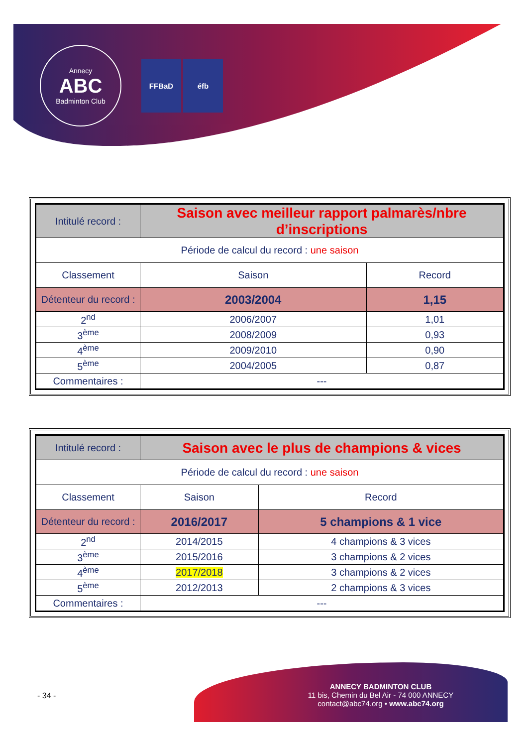Annecy
ABC
Badminton Club
FFBaD éfb
| Intitulé record : | Saison avec meilleur rapport palmarès/nbre d’inscriptions | |
| Période de calcul du record : une saison | | |
| Classement | Saison | Record |
| Détenteur du record : | 2003/2004 | 1,15 |
| 2<sup>nd</sup> | 2006/2007 | 1,01 |
| 3<sup>ème</sup> | 2008/2009 | 0,93 |
| 4<sup>ème</sup> | 2009/2010 | 0,90 |
| 5<sup>ème</sup> | 2004/2005 | 0,87 |
| Commentaires : | --- | |
| Intitulé record : | Saison avec le plus de champions & vices | |
| Période de calcul du record : une saison | | |
| Classement | Saison | Record |
| Détenteur du record : | 2016/2017 | 5 champions & 1 vice |
| 2<sup>nd</sup> | 2014/2015 | 4 champions & 3 vices |
| 3<sup>ème</sup> | 2015/2016 | 3 champions & 2 vices |
| 4<sup>ème</sup> | 2017/2018 | 3 champions & 2 vices |
| 5<sup>ème</sup> | 2012/2013 | 2 champions & 3 vices |
| Commentaires : | --- | |
- 34 -
ANNECY BADMINTON CLUB
11 bis, Chemin du Bel Air - 74 000 ANNECY
contact@abc74.org • www.abc74.org